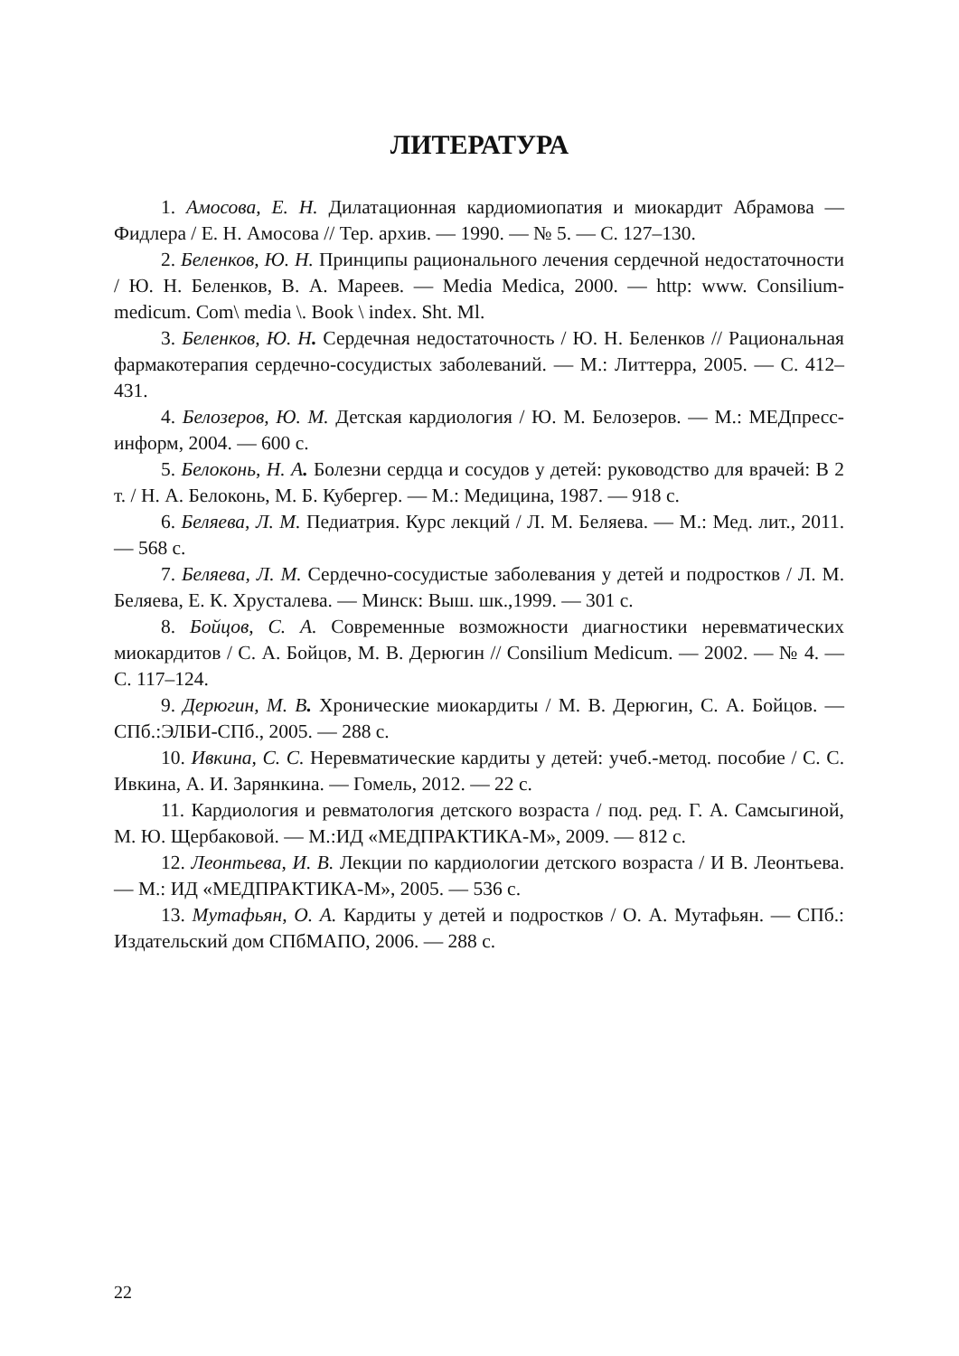ЛИТЕРАТУРА
1. Амосова, Е. Н. Дилатационная кардиомиопатия и миокардит Абрамова — Фидлера / Е. Н. Амосова // Тер. архив. — 1990. — № 5. — С. 127–130.
2. Беленков, Ю. Н. Принципы рационального лечения сердечной недостаточности / Ю. Н. Беленков, В. А. Мареев. — Media Medica, 2000. — http: www. Consilium-medicum. Com\ media \. Book \ index. Sht. Ml.
3. Беленков, Ю. Н. Сердечная недостаточность / Ю. Н. Беленков // Рациональная фармакотерапия сердечно-сосудистых заболеваний. — М.: Литтерра, 2005. — С. 412–431.
4. Белозеров, Ю. М. Детская кардиология / Ю. М. Белозеров. — М.: МЕДпресс-информ, 2004. — 600 с.
5. Белоконь, Н. А. Болезни сердца и сосудов у детей: руководство для врачей: В 2 т. / Н. А. Белоконь, М. Б. Кубергер. — М.: Медицина, 1987. — 918 с.
6. Беляева, Л. М. Педиатрия. Курс лекций / Л. М. Беляева. — М.: Мед. лит., 2011. — 568 с.
7. Беляева, Л. М. Сердечно-сосудистые заболевания у детей и подростков / Л. М. Беляева, Е. К. Хрусталева. — Минск: Выш. шк.,1999. — 301 с.
8. Бойцов, С. А. Современные возможности диагностики неревматических миокардитов / С. А. Бойцов, М. В. Дерюгин // Consilium Medicum. — 2002. — № 4. — С. 117–124.
9. Дерюгин, М. В. Хронические миокардиты / М. В. Дерюгин, С. А. Бойцов. — СПб.:ЭЛБИ-СПб., 2005. — 288 с.
10. Ивкина, С. С. Неревматические кардиты у детей: учеб.-метод. пособие / С. С. Ивкина, А. И. Зарянкина. — Гомель, 2012. — 22 с.
11. Кардиология и ревматология детского возраста / под. ред. Г. А. Самсыгиной, М. Ю. Щербаковой. — М.:ИД «МЕДПРАКТИКА-М», 2009. — 812 с.
12. Леонтьева, И. В. Лекции по кардиологии детского возраста / И В. Леонтьева. — М.: ИД «МЕДПРАКТИКА-М», 2005. — 536 с.
13. Мутафьян, О. А. Кардиты у детей и подростков / О. А. Мутафьян. — СПб.: Издательский дом СПбМАПО, 2006. — 288 с.
22